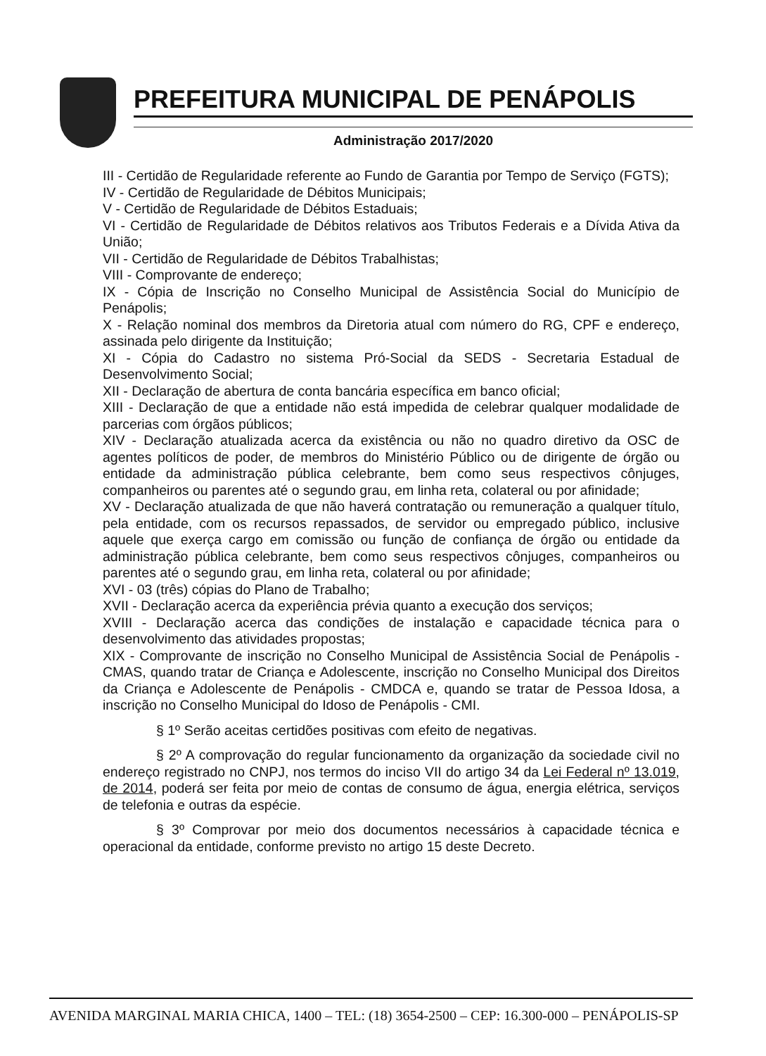PREFEITURA MUNICIPAL DE PENÁPOLIS
Administração 2017/2020
III - Certidão de Regularidade referente ao Fundo de Garantia por Tempo de Serviço (FGTS);
IV - Certidão de Regularidade de Débitos Municipais;
V - Certidão de Regularidade de Débitos Estaduais;
VI - Certidão de Regularidade de Débitos relativos aos Tributos Federais e a Dívida Ativa da União;
VII - Certidão de Regularidade de Débitos Trabalhistas;
VIII - Comprovante de endereço;
IX - Cópia de Inscrição no Conselho Municipal de Assistência Social do Município de Penápolis;
X - Relação nominal dos membros da Diretoria atual com número do RG, CPF e endereço, assinada pelo dirigente da Instituição;
XI - Cópia do Cadastro no sistema Pró-Social da SEDS - Secretaria Estadual de Desenvolvimento Social;
XII - Declaração de abertura de conta bancária específica em banco oficial;
XIII - Declaração de que a entidade não está impedida de celebrar qualquer modalidade de parcerias com órgãos públicos;
XIV - Declaração atualizada acerca da existência ou não no quadro diretivo da OSC de agentes políticos de poder, de membros do Ministério Público ou de dirigente de órgão ou entidade da administração pública celebrante, bem como seus respectivos cônjuges, companheiros ou parentes até o segundo grau, em linha reta, colateral ou por afinidade;
XV - Declaração atualizada de que não haverá contratação ou remuneração a qualquer título, pela entidade, com os recursos repassados, de servidor ou empregado público, inclusive aquele que exerça cargo em comissão ou função de confiança de órgão ou entidade da administração pública celebrante, bem como seus respectivos cônjuges, companheiros ou parentes até o segundo grau, em linha reta, colateral ou por afinidade;
XVI - 03 (três) cópias do Plano de Trabalho;
XVII - Declaração acerca da experiência prévia quanto a execução dos serviços;
XVIII - Declaração acerca das condições de instalação e capacidade técnica para o desenvolvimento das atividades propostas;
XIX - Comprovante de inscrição no Conselho Municipal de Assistência Social de Penápolis - CMAS, quando tratar de Criança e Adolescente, inscrição no Conselho Municipal dos Direitos da Criança e Adolescente de Penápolis - CMDCA e, quando se tratar de Pessoa Idosa, a inscrição no Conselho Municipal do Idoso de Penápolis - CMI.
§ 1º Serão aceitas certidões positivas com efeito de negativas.
§ 2º A comprovação do regular funcionamento da organização da sociedade civil no endereço registrado no CNPJ, nos termos do inciso VII do artigo 34 da Lei Federal nº 13.019, de 2014, poderá ser feita por meio de contas de consumo de água, energia elétrica, serviços de telefonia e outras da espécie.
§ 3º Comprovar por meio dos documentos necessários à capacidade técnica e operacional da entidade, conforme previsto no artigo 15 deste Decreto.
AVENIDA MARGINAL MARIA CHICA, 1400 – TEL: (18) 3654-2500 – CEP: 16.300-000 – PENÁPOLIS-SP